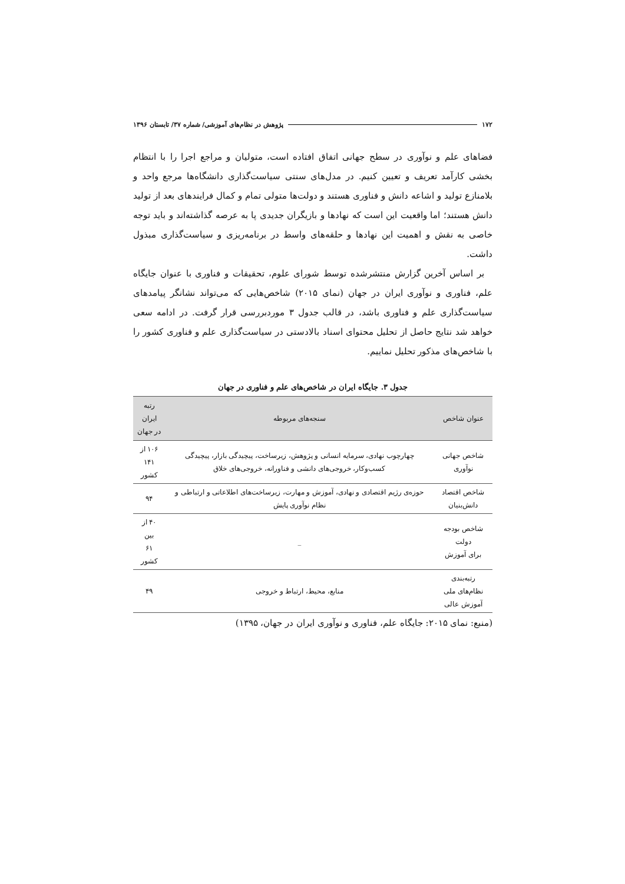۱۷۲ پژوهش در نظام‌های آموزشی/ شماره ۳۷/ تابستان ۱۳۹۶
فضاهای علم و نوآوری در سطح جهانی اتفاق افتاده است، متولیان و مراجع اجرا را با انتظام بخشی کارآمد تعریف و تعیین کنیم. در مدل‌های سنتی سیاست‌گذاری دانشگاه‌ها مرجع واحد و بلامنازع تولید و اشاعه دانش و فناوری هستند و دولت‌ها متولی تمام و کمال فرایندهای بعد از تولید دانش هستند؛ اما واقعیت این است که نهادها و بازیگران جدیدی پا به عرصه گذاشته‌اند و باید توجه خاصی به نقش و اهمیت این نهادها و حلقه‌های واسط در برنامه‌ریزی و سیاست‌گذاری مبذول داشت.
بر اساس آخرین گزارش منتشرشده توسط شورای علوم، تحقیقات و فناوری با عنوان جایگاه علم، فناوری و نوآوری ایران در جهان (نمای ۲۰۱۵) شاخص‌هایی که می‌تواند نشانگر پیامدهای سیاست‌گذاری علم و فناوری باشد، در قالب جدول ۳ موردبررسی قرار گرفت. در ادامه سعی خواهد شد نتایج حاصل از تحلیل محتوای اسناد بالادستی در سیاست‌گذاری علم و فناوری کشور را با شاخص‌های مذکور تحلیل نماییم.
جدول ۳. جایگاه ایران در شاخص‌های علم و فناوری در جهان
| عنوان شاخص | سنجه‌های مربوطه | رتبه ایران در جهان |
| --- | --- | --- |
| شاخص جهانی نوآوری | چهارچوب نهادی، سرمایه انسانی و پژوهش، زیرساخت، پیچیدگی بازار، پیچیدگی کسب‌وکار، خروجی‌های دانشی و فناورانه، خروجی‌های خلاق | ۱۰۶ از ۱۴۱ کشور |
| شاخص اقتصاد دانش‌بنیان | حوزه‌ی رژیم اقتصادی و نهادی، آموزش و مهارت، زیرساخت‌های اطلاعاتی و ارتباطی و نظام نوآوری پایش | ۹۴ |
| شاخص بودجه دولت برای آموزش | _ | ۴۰ از بین ۶۱ کشور |
| رتبه‌بندی نظام‌های ملی آموزش عالی | منابع، محیط، ارتباط و خروجی | ۴۹ |
(منبع: نمای ۲۰۱۵: جایگاه علم، فناوری و نوآوری ایران در جهان، ۱۳۹۵)